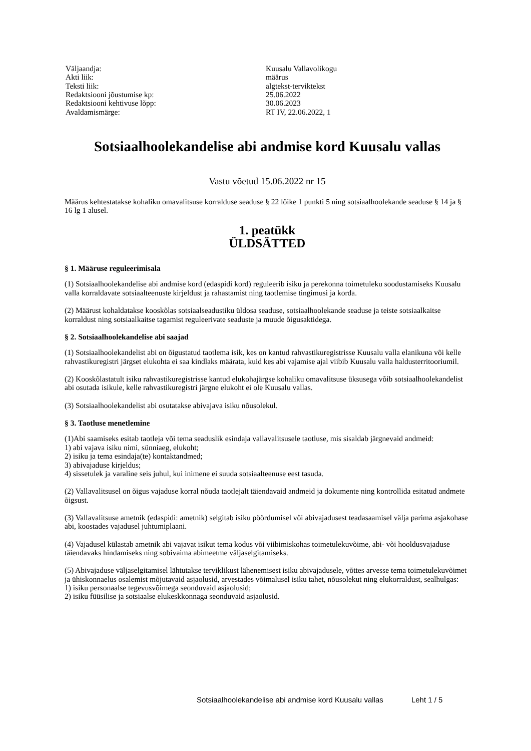| Väljaandja: | Kuusalu Vallavolikogu |
| Akti liik: | määrus |
| Teksti liik: | algtekst-terviktekst |
| Redaktsiooni jõustumise kp: | 25.06.2022 |
| Redaktsiooni kehtivuse lõpp: | 30.06.2023 |
| Avaldamismärge: | RT IV, 22.06.2022, 1 |
Sotsiaalhoolekandelise abi andmise kord Kuusalu vallas
Vastu võetud 15.06.2022 nr 15
Määrus kehtestatakse kohaliku omavalitsuse korralduse seaduse § 22 lõike 1 punkti 5 ning sotsiaalhoolekande seaduse § 14 ja § 16 lg 1 alusel.
1. peatükk
ÜLDSÄTTED
§ 1. Määruse reguleerimisala
(1) Sotsiaalhoolekandelise abi andmise kord (edaspidi kord) reguleerib isiku ja perekonna toimetuleku soodustamiseks Kuusalu valla korraldavate sotsiaalteenuste kirjeldust ja rahastamist ning taotlemise tingimusi ja korda.
(2) Määrust kohaldatakse kooskõlas sotsiaalseadustiku üldosa seaduse, sotsiaalhoolekande seaduse ja teiste sotsiaalkaitse korraldust ning sotsiaalkaitse tagamist reguleerivate seaduste ja muude õigusaktidega.
§ 2. Sotsiaalhoolekandelise abi saajad
(1) Sotsiaalhoolekandelist abi on õigustatud taotlema isik, kes on kantud rahvastikuregistrisse Kuusalu valla elanikuna või kelle rahvastikuregistri järgset elukohta ei saa kindlaks määrata, kuid kes abi vajamise ajal viibib Kuusalu valla haldusterritooriumil.
(2) Kooskõlastatult isiku rahvastikuregistrisse kantud elukohajärgse kohaliku omavalitsuse üksusega võib sotsiaalhoolekandelist abi osutada isikule, kelle rahvastikuregistri järgne elukoht ei ole Kuusalu vallas.
(3) Sotsiaalhoolekandelist abi osutatakse abivajava isiku nõusolekul.
§ 3. Taotluse menetlemine
(1)Abi saamiseks esitab taotleja või tema seaduslik esindaja vallavalitsusele taotluse, mis sisaldab järgnevaid andmeid:
1) abi vajava isiku nimi, sünniaeg, elukoht;
2) isiku ja tema esindaja(te) kontaktandmed;
3) abivajaduse kirjeldus;
4) sissetulek ja varaline seis juhul, kui inimene ei suuda sotsiaalteenuse eest tasuda.
(2) Vallavalitsusel on õigus vajaduse korral nõuda taotlejalt täiendavaid andmeid ja dokumente ning kontrollida esitatud andmete õigsust.
(3) Vallavalitsuse ametnik (edaspidi: ametnik) selgitab isiku pöördumisel või abivajadusest teadasaamisel välja parima asjakohase abi, koostades vajadusel juhtumiplaani.
(4) Vajadusel külastab ametnik abi vajavat isikut tema kodus või viibimiskohas toimetulekuvõime, abi- või hooldusvajaduse täiendavaks hindamiseks ning sobivaima abimeetme väljaselgitamiseks.
(5) Abivajaduse väljaselgitamisel lähtutakse terviklikust lähenemisest isiku abivajadusele, võttes arvesse tema toimetulekuvõimet ja ühiskonnaelus osalemist mõjutavaid asjaolusid, arvestades võimalusel isiku tahet, nõusolekut ning elukorraldust, sealhulgas:
1) isiku personaalse tegevusvõimega seonduvaid asjaolusid;
2) isiku füüsilise ja sotsiaalse elukeskkonnaga seonduvaid asjaolusid.
Sotsiaalhoolekandelise abi andmise kord Kuusalu vallas Leht 1 / 5